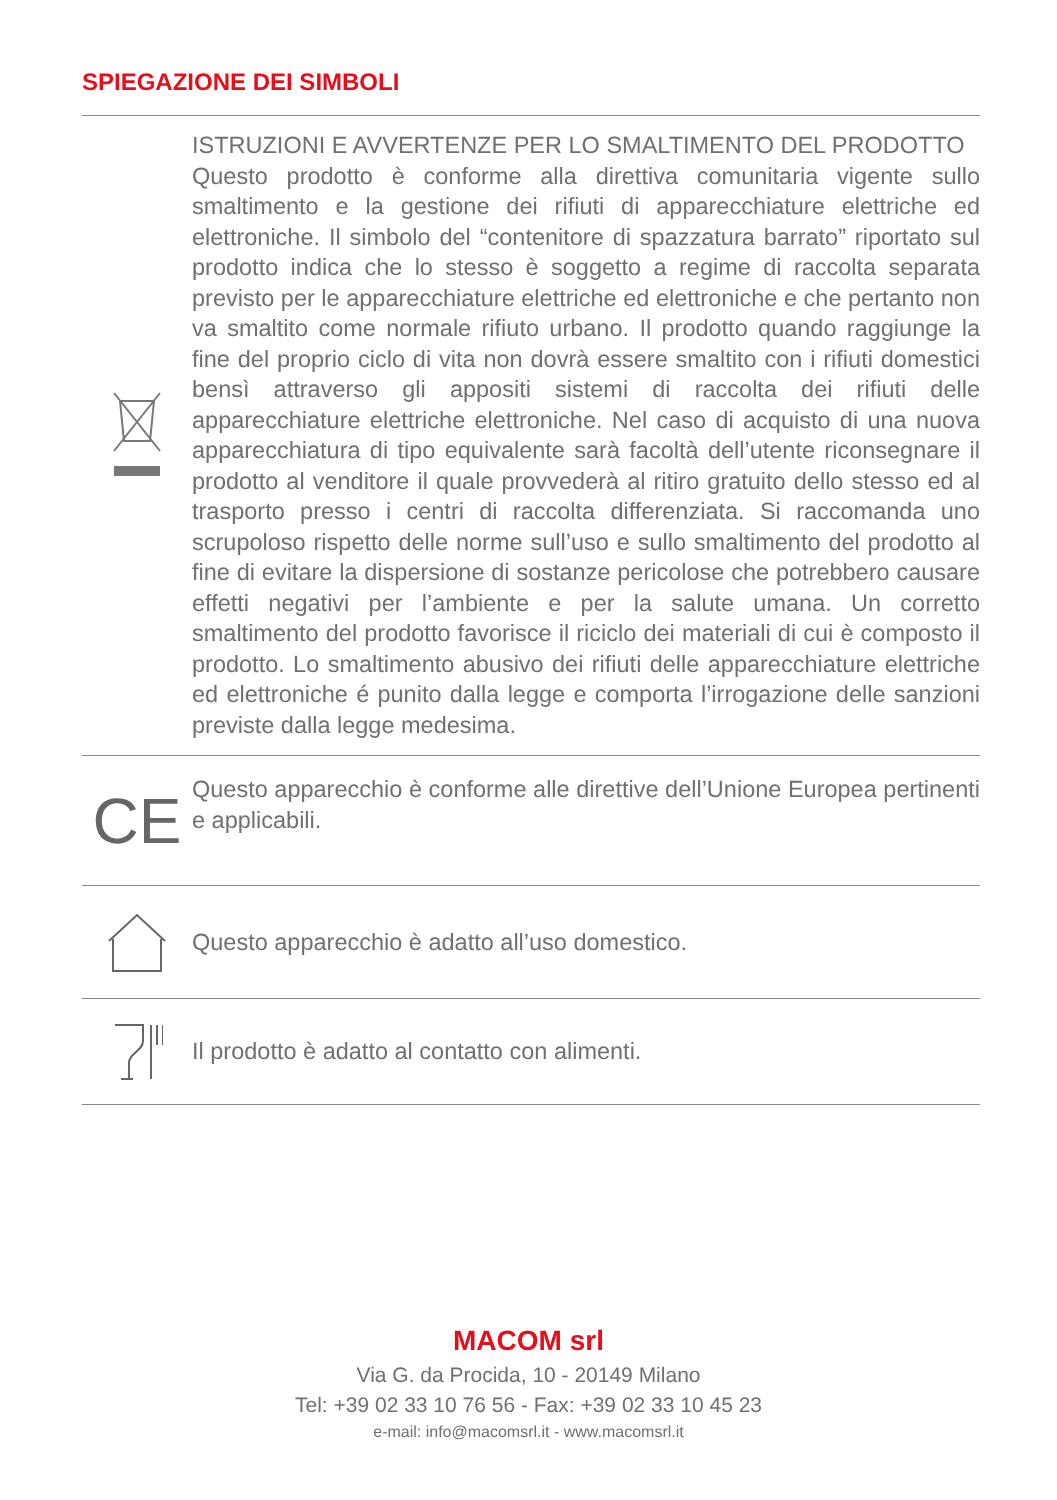SPIEGAZIONE DEI SIMBOLI
ISTRUZIONI E AVVERTENZE PER LO SMALTIMENTO DEL PRODOTTO
Questo prodotto è conforme alla direttiva comunitaria vigente sullo smaltimento e la gestione dei rifiuti di apparecchiature elettriche ed elettroniche. Il simbolo del “contenitore di spazzatura barrato” riportato sul prodotto indica che lo stesso è soggetto a regime di raccolta separata previsto per le apparecchiature elettriche ed elettroniche e che pertanto non va smaltito come normale rifiuto urbano. Il prodotto quando raggiunge la fine del proprio ciclo di vita non dovrà essere smaltito con i rifiuti domestici bensì attraverso gli appositi sistemi di raccolta dei rifiuti delle apparecchiature elettriche elettroniche. Nel caso di acquisto di una nuova apparecchiatura di tipo equivalente sarà facoltà dell’utente riconsegnare il prodotto al venditore il quale provvederà al ritiro gratuito dello stesso ed al trasporto presso i centri di raccolta differenziata. Si raccomanda uno scrupoloso rispetto delle norme sull’uso e sullo smaltimento del prodotto al fine di evitare la dispersione di sostanze pericolose che potrebbero causare effetti negativi per l’ambiente e per la salute umana. Un corretto smaltimento del prodotto favorisce il riciclo dei materiali di cui è composto il prodotto. Lo smaltimento abusivo dei rifiuti delle apparecchiature elettriche ed elettroniche é punito dalla legge e comporta l’irrogazione delle sanzioni previste dalla legge medesima.
CE
Questo apparecchio è conforme alle direttive dell’Unione Europea pertinenti e applicabili.
Questo apparecchio è adatto all’uso domestico.
Il prodotto è adatto al contatto con alimenti.
MACOM srl
Via G. da Procida, 10 - 20149 Milano
Tel: +39 02 33 10 76 56 - Fax: +39 02 33 10 45 23
e-mail: info@macomsrl.it - www.macomsrl.it